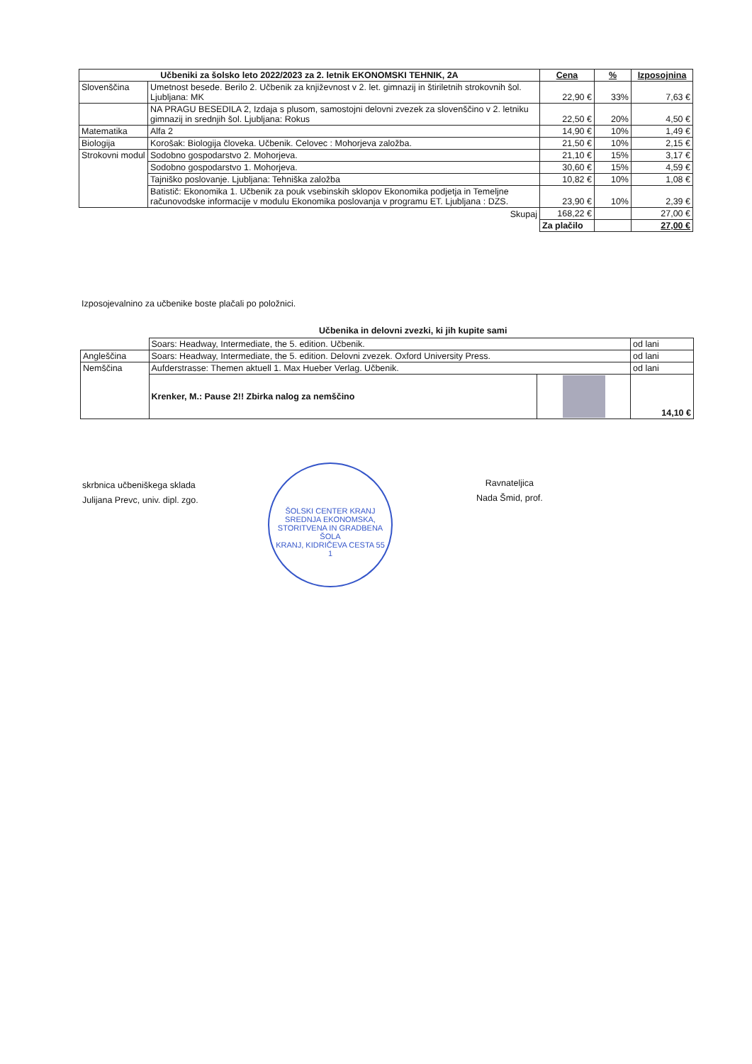| Učbeniki za šolsko leto 2022/2023 za 2. letnik EKONOMSKI TEHNIK, 2A | | Cena | % | Izposojnina |
| --- | --- | --- | --- | --- |
| Slovenščina | Umetnost besede. Berilo 2. Učbenik za književnost v 2. let. gimnazij in štiriletnih strokovnih šol. Ljubljana: MK | 22,90 € | 33% | 7,63 € |
| | NA PRAGU BESEDILA 2, Izdaja s plusom, samostojni delovni zvezek za slovenščino v 2. letniku gimnazij in srednjih šol. Ljubljana: Rokus | 22,50 € | 20% | 4,50 € |
| Matematika | Alfa 2 | 14,90 € | 10% | 1,49 € |
| Biologija | Korošak: Biologija človeka. Učbenik. Celovec : Mohorjeva založba. | 21,50 € | 10% | 2,15 € |
| Strokovni modul | Sodobno gospodarstvo 2. Mohorjeva. | 21,10 € | 15% | 3,17 € |
| | Sodobno gospodarstvo 1. Mohorjeva. | 30,60 € | 15% | 4,59 € |
| | Tajniško poslovanje. Ljubljana: Tehniška založba | 10,82 € | 10% | 1,08 € |
| | Batistič: Ekonomika 1. Učbenik za pouk vsebinskih sklopov Ekonomika podjetja in Temeljne računovodske informacije v modulu Ekonomika poslovanja v programu ET. Ljubljana : DZS. | 23,90 € | 10% | 2,39 € |
| Skupaj | | 168,22 € | | 27,00 € |
| | | Za plačilo | | 27,00 € |
Izposojevalnino za učbenike boste plačali po položnici.
Učbenika in delovni zvezki, ki jih kupite sami
| | Soars: Headway, Intermediate, the 5. edition. Učbenik. | | od lani |
| Angleščina | Soars: Headway, Intermediate, the 5. edition. Delovni zvezek. Oxford University Press. | | od lani |
| Nemščina | Aufderstrasse: Themen aktuell 1. Max Hueber Verlag. Učbenik. | | od lani |
| | Krenker, M.: Pause 2!! Zbirka nalog za nemščino | | 14,10 € |
skrbnica učbeniškega sklada
Julijana Prevc, univ. dipl. zgo.
ŠOLSKI CENTER KRANJ
SREDNJA EKONOMSKA, STORITVENA IN GRADBENA ŠOLA
KRANJ, KIDRIČEVA CESTA 55
1
Ravnateljica
Nada Šmid, prof.